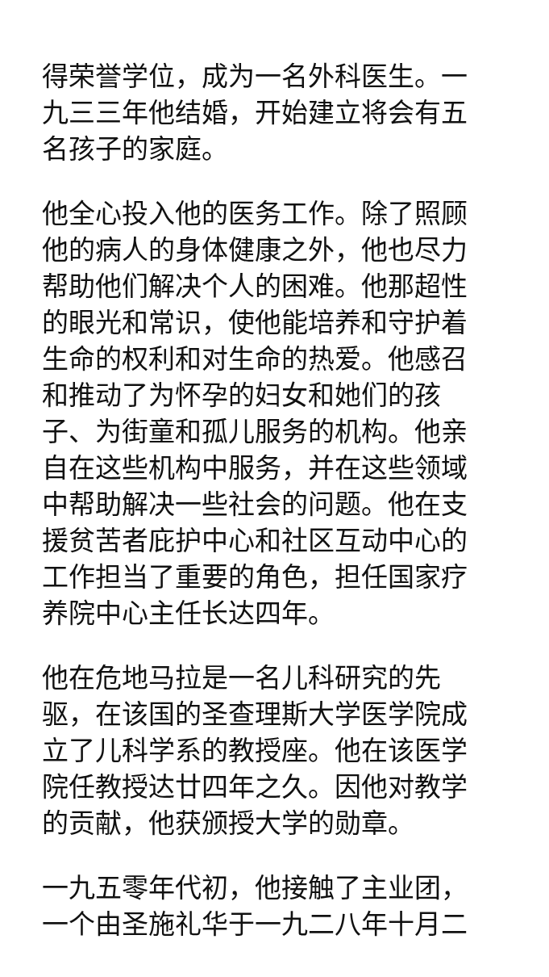得荣誉学位，成为一名外科医生。一九三三年他结婚，开始建立将会有五名孩子的家庭。
他全心投入他的医务工作。除了照顾他的病人的身体健康之外，他也尽力帮助他们解决个人的困难。他那超性的眼光和常识，使他能培养和守护着生命的权利和对生命的热爱。他感召和推动了为怀孕的妇女和她们的孩子、为街童和孤儿服务的机构。他亲自在这些机构中服务，并在这些领域中帮助解决一些社会的问题。他在支援贫苦者庇护中心和社区互动中心的工作担当了重要的角色，担任国家疗养院中心主任长达四年。
他在危地马拉是一名儿科研究的先驱，在该国的圣查理斯大学医学院成立了儿科学系的教授座。他在该医学院任教授达廿四年之久。因他对教学的贡献，他获颁授大学的勋章。
一九五零年代初，他接触了主业团，一个由圣施礼华于一九二八年十月二